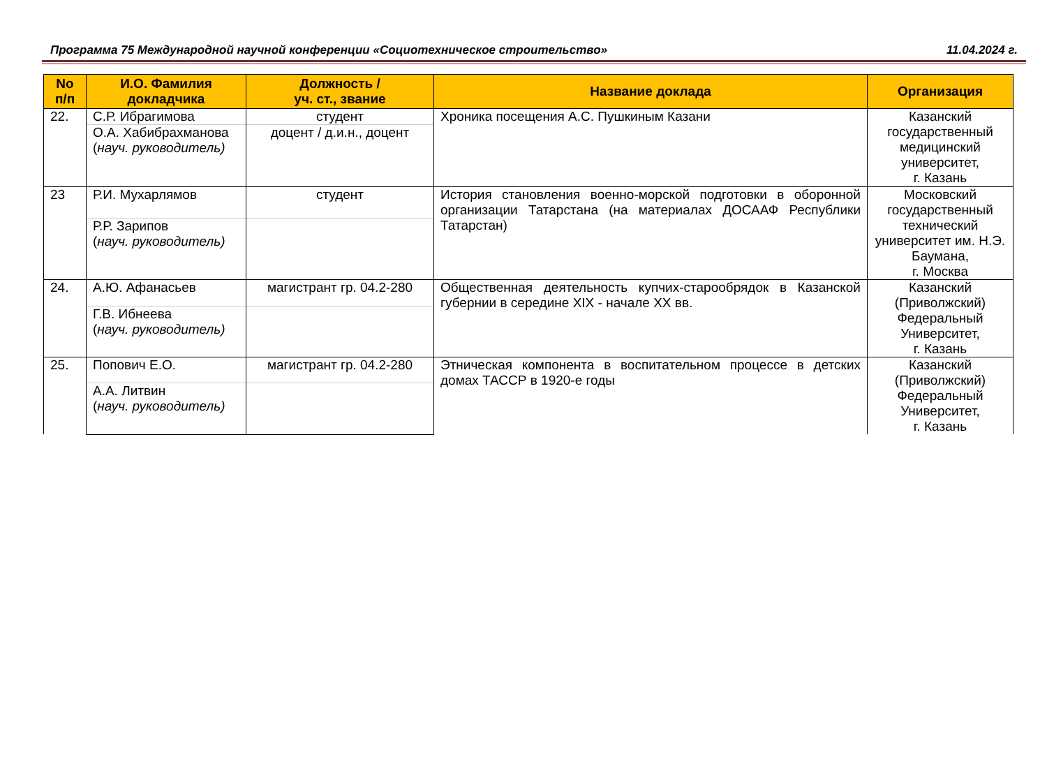Программа 75 Международной научной конференции «Социотехническое строительство» 11.04.2024 г.
| No п/п | И.О. Фамилия докладчика | Должность / уч. ст., звание | Название доклада | Организация |
| --- | --- | --- | --- | --- |
| 22. | С.Р. Ибрагимова | студент | Хроника посещения А.С. Пушкиным Казани | Казанский государственный медицинский университет, г. Казань |
| | О.А. Хабибрахманова ( науч. руководитель) | доцент / д.и.н., доцент | | |
| 23 | Р.И. Мухарлямов | студент | История становления военно-морской подготовки в оборонной организации Татарстана (на материалах ДОСААФ Республики Татарстан) | Московский государственный технический университет им. Н.Э. Баумана, г. Москва |
| | Р.Р. Зарипов ( науч. руководитель) | | | |
| 24. | А.Ю. Афанасьев | магистрант гр. 04.2-280 | Общественная деятельность купчих-старообрядок в Казанской губернии в середине XIX - начале XX вв. | Казанский (Приволжский) Федеральный Университет, г. Казань |
| | Г.В. Ибнеева ( науч. руководитель) | | | |
| 25. | Попович Е.О. | магистрант гр. 04.2-280 | Этническая компонента в воспитательном процессе в детских домах ТАССР в 1920-е годы | Казанский (Приволжский) Федеральный Университет, г. Казань |
| | А.А. Литвин ( науч. руководитель) | | | |